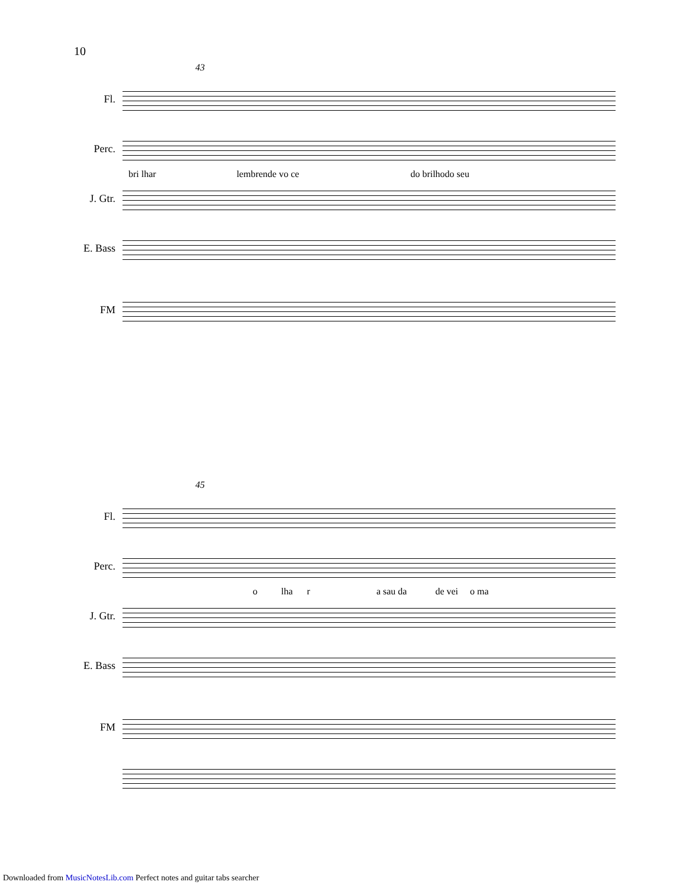10
43
Fl.
Perc.
J. Gtr.
bri lhar lembrende vo ce do brilhodo seu
E. Bass
FM
45
Fl.
Perc.
J. Gtr.
o lha r a sau da de vei o ma
E. Bass
FM
Downloaded from MusicNotesLib.com Perfect notes and guitar tabs searcher